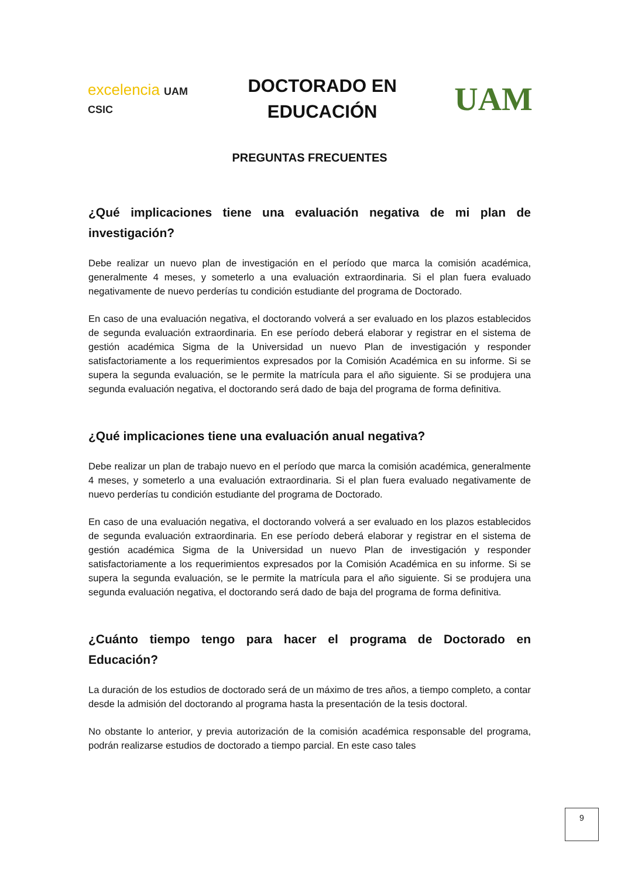excelencia UAM CSIC
DOCTORADO EN
EDUCACIÓN
UAM
PREGUNTAS FRECUENTES
¿Qué implicaciones tiene una evaluación negativa de mi plan de investigación?
Debe realizar un nuevo plan de investigación en el período que marca la comisión académica, generalmente 4 meses, y someterlo a una evaluación extraordinaria. Si el plan fuera evaluado negativamente de nuevo perderías tu condición estudiante del programa de Doctorado.
En caso de una evaluación negativa, el doctorando volverá a ser evaluado en los plazos establecidos de segunda evaluación extraordinaria. En ese período deberá elaborar y registrar en el sistema de gestión académica Sigma de la Universidad un nuevo Plan de investigación y responder satisfactoriamente a los requerimientos expresados por la Comisión Académica en su informe. Si se supera la segunda evaluación, se le permite la matrícula para el año siguiente. Si se produjera una segunda evaluación negativa, el doctorando será dado de baja del programa de forma definitiva.
¿Qué implicaciones tiene una evaluación anual negativa?
Debe realizar un plan de trabajo nuevo en el período que marca la comisión académica, generalmente 4 meses, y someterlo a una evaluación extraordinaria. Si el plan fuera evaluado negativamente de nuevo perderías tu condición estudiante del programa de Doctorado.
En caso de una evaluación negativa, el doctorando volverá a ser evaluado en los plazos establecidos de segunda evaluación extraordinaria. En ese período deberá elaborar y registrar en el sistema de gestión académica Sigma de la Universidad un nuevo Plan de investigación y responder satisfactoriamente a los requerimientos expresados por la Comisión Académica en su informe. Si se supera la segunda evaluación, se le permite la matrícula para el año siguiente. Si se produjera una segunda evaluación negativa, el doctorando será dado de baja del programa de forma definitiva.
¿Cuánto tiempo tengo para hacer el programa de Doctorado en Educación?
La duración de los estudios de doctorado será de un máximo de tres años, a tiempo completo, a contar desde la admisión del doctorando al programa hasta la presentación de la tesis doctoral.
No obstante lo anterior, y previa autorización de la comisión académica responsable del programa, podrán realizarse estudios de doctorado a tiempo parcial. En este caso tales
9